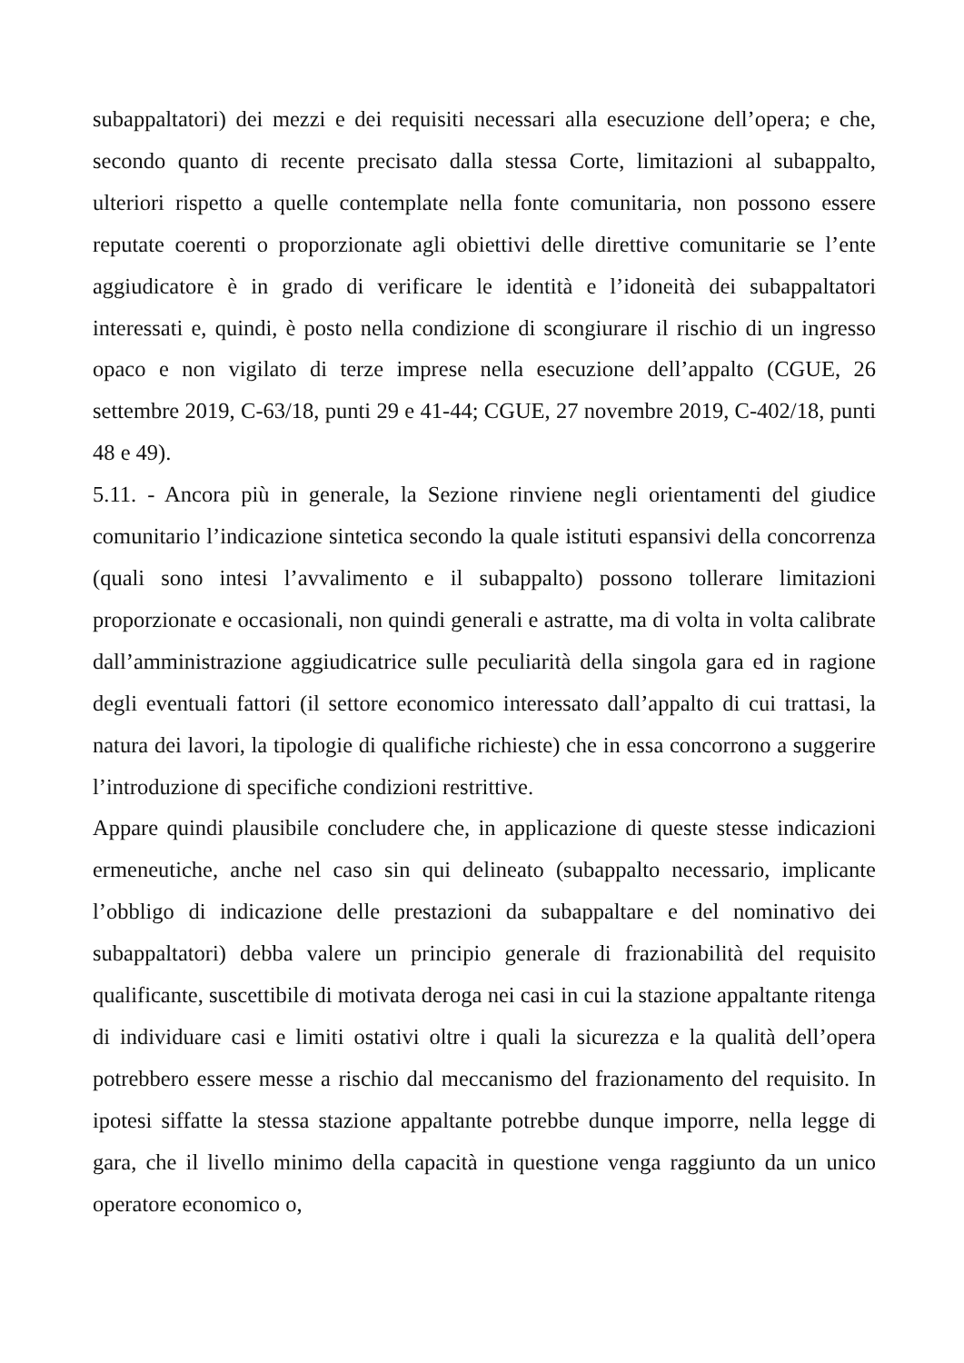subappaltatori) dei mezzi e dei requisiti necessari alla esecuzione dell’opera; e che, secondo quanto di recente precisato dalla stessa Corte, limitazioni al subappalto, ulteriori rispetto a quelle contemplate nella fonte comunitaria, non possono essere reputate coerenti o proporzionate agli obiettivi delle direttive comunitarie se l’ente aggiudicatore è in grado di verificare le identità e l’idoneità dei subappaltatori interessati e, quindi, è posto nella condizione di scongiurare il rischio di un ingresso opaco e non vigilato di terze imprese nella esecuzione dell’appalto (CGUE, 26 settembre 2019, C-63/18, punti 29 e 41-44; CGUE, 27 novembre 2019, C-402/18, punti 48 e 49).
5.11. - Ancora più in generale, la Sezione rinviene negli orientamenti del giudice comunitario l’indicazione sintetica secondo la quale istituti espansivi della concorrenza (quali sono intesi l’avvalimento e il subappalto) possono tollerare limitazioni proporzionate e occasionali, non quindi generali e astratte, ma di volta in volta calibrate dall’amministrazione aggiudicatrice sulle peculiarità della singola gara ed in ragione degli eventuali fattori (il settore economico interessato dall’appalto di cui trattasi, la natura dei lavori, la tipologie di qualifiche richieste) che in essa concorrono a suggerire l’introduzione di specifiche condizioni restrittive.
Appare quindi plausibile concludere che, in applicazione di queste stesse indicazioni ermeneutiche, anche nel caso sin qui delineato (subappalto necessario, implicante l’obbligo di indicazione delle prestazioni da subappaltare e del nominativo dei subappaltatori) debba valere un principio generale di frazionabilità del requisito qualificante, suscettibile di motivata deroga nei casi in cui la stazione appaltante ritenga di individuare casi e limiti ostativi oltre i quali la sicurezza e la qualità dell’opera potrebbero essere messe a rischio dal meccanismo del frazionamento del requisito. In ipotesi siffatte la stessa stazione appaltante potrebbe dunque imporre, nella legge di gara, che il livello minimo della capacità in questione venga raggiunto da un unico operatore economico o,